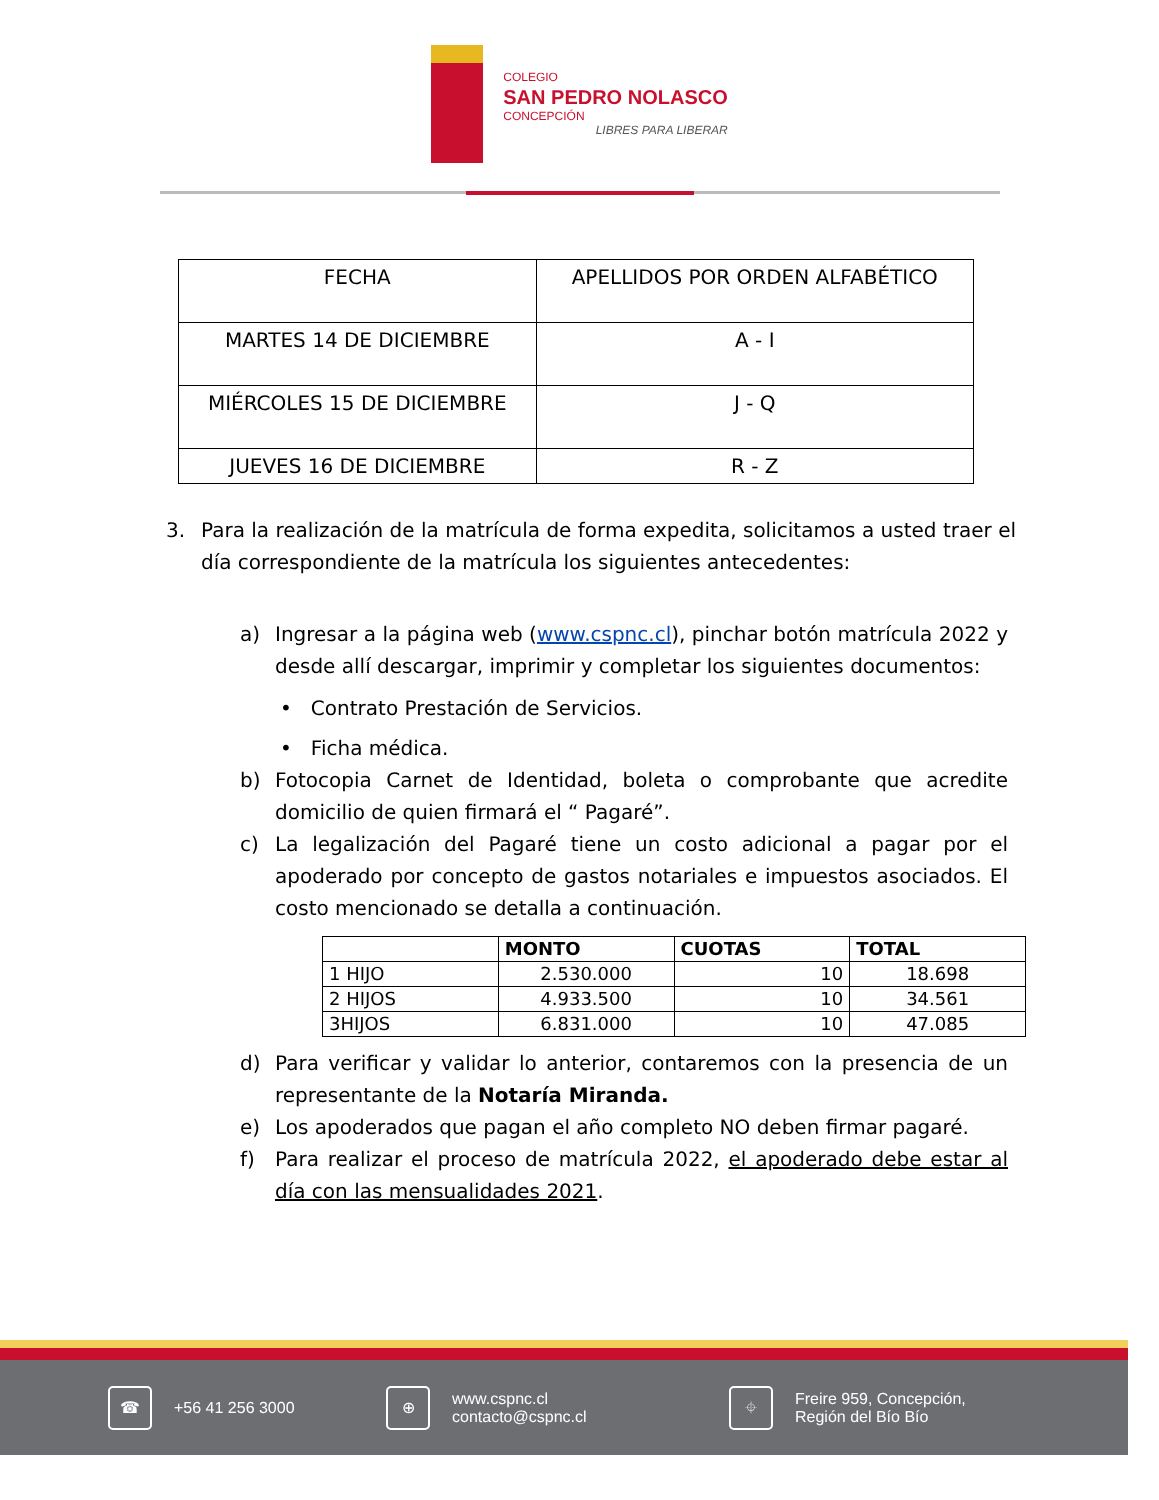COLEGIO
SAN PEDRO NOLASCO
CONCEPCIÓN
LIBRES PARA LIBERAR
| FECHA | APELLIDOS POR ORDEN ALFABÉTICO |
| MARTES 14 DE DICIEMBRE | A - I |
| MIÉRCOLES 15 DE DICIEMBRE | J - Q |
| JUEVES 16 DE DICIEMBRE | R - Z |
3. Para la realización de la matrícula de forma expedita, solicitamos a usted traer el día correspondiente de la matrícula los siguientes antecedentes:
a) Ingresar a la página web (www.cspnc.cl), pinchar botón matrícula 2022 y desde allí descargar, imprimir y completar los siguientes documentos:
• Contrato Prestación de Servicios.
• Ficha médica.
b) Fotocopia Carnet de Identidad, boleta o comprobante que acredite domicilio de quien firmará el “ Pagaré”.
c) La legalización del Pagaré tiene un costo adicional a pagar por el apoderado por concepto de gastos notariales e impuestos asociados. El costo mencionado se detalla a continuación.
| | MONTO | CUOTAS | TOTAL |
| --- | --- | --- | --- |
| 1 HIJO | 2.530.000 | 10 | 18.698 |
| 2 HIJOS | 4.933.500 | 10 | 34.561 |
| 3HIJOS | 6.831.000 | 10 | 47.085 |
d) Para verificar y validar lo anterior, contaremos con la presencia de un representante de la Notaría Miranda.
e) Los apoderados que pagan el año completo NO deben firmar pagaré.
f) Para realizar el proceso de matrícula 2022, el apoderado debe estar al día con las mensualidades 2021.
☎
+56 41 256 3000
⊕
www.cspnc.cl
contacto@cspnc.cl
⌖
Freire 959, Concepción,
Región del Bío Bío